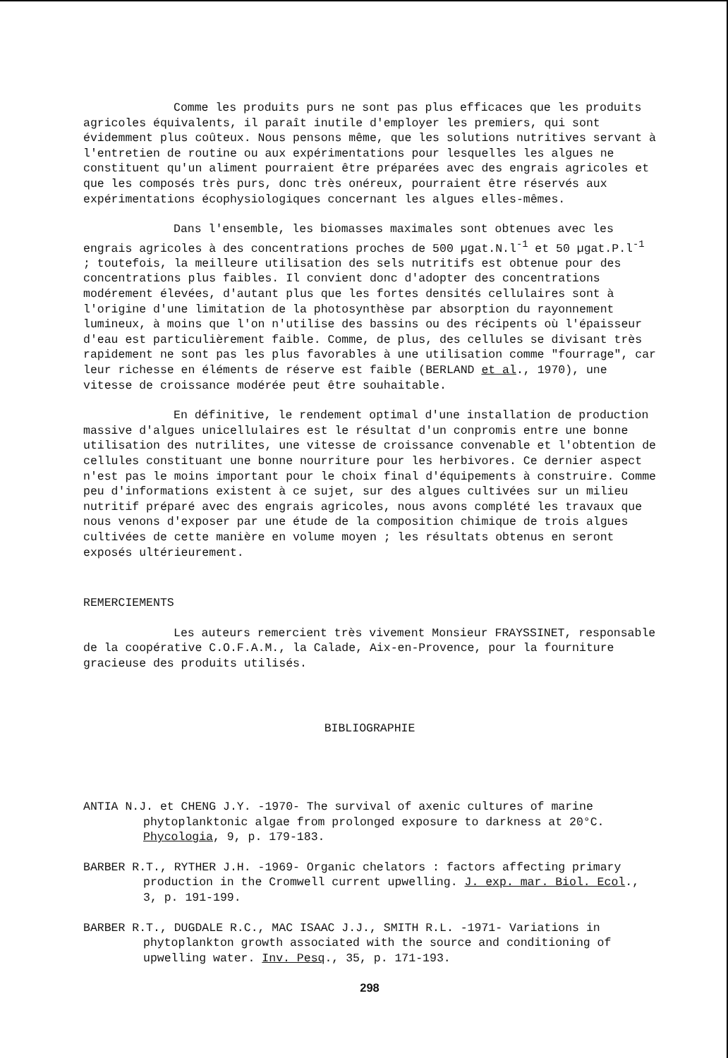Comme les produits purs ne sont pas plus efficaces que les produits agricoles équivalents, il paraît inutile d'employer les premiers, qui sont évidemment plus coûteux. Nous pensons même, que les solutions nutritives servant à l'entretien de routine ou aux expérimentations pour lesquelles les algues ne constituent qu'un aliment pourraient être préparées avec des engrais agricoles et que les composés très purs, donc très onéreux, pourraient être réservés aux expérimentations écophysiologiques concernant les algues elles-mêmes.
Dans l'ensemble, les biomasses maximales sont obtenues avec les engrais agricoles à des concentrations proches de 500 µgat.N.l<sup>-1</sup> et 50 µgat.P.l<sup>-1</sup> ; toutefois, la meilleure utilisation des sels nutritifs est obtenue pour des concentrations plus faibles. Il convient donc d'adopter des concentrations modérement élevées, d'autant plus que les fortes densités cellulaires sont à l'origine d'une limitation de la photosynthèse par absorption du rayonnement lumineux, à moins que l'on n'utilise des bassins ou des récipents où l'épaisseur d'eau est particulièrement faible. Comme, de plus, des cellules se divisant très rapidement ne sont pas les plus favorables à une utilisation comme "fourrage", car leur richesse en éléments de réserve est faible (BERLAND et al., 1970), une vitesse de croissance modérée peut être souhaitable.
En définitive, le rendement optimal d'une installation de production massive d'algues unicellulaires est le résultat d'un conpromis entre une bonne utilisation des nutrilites, une vitesse de croissance convenable et l'obtention de cellules constituant une bonne nourriture pour les herbivores. Ce dernier aspect n'est pas le moins important pour le choix final d'équipements à construire. Comme peu d'informations existent à ce sujet, sur des algues cultivées sur un milieu nutritif préparé avec des engrais agricoles, nous avons complété les travaux que nous venons d'exposer par une étude de la composition chimique de trois algues cultivées de cette manière en volume moyen ; les résultats obtenus en seront exposés ultérieurement.
REMERCIEMENTS
Les auteurs remercient très vivement Monsieur FRAYSSINET, responsable de la coopérative C.O.F.A.M., la Calade, Aix-en-Provence, pour la fourniture gracieuse des produits utilisés.
BIBLIOGRAPHIE
ANTIA N.J. et CHENG J.Y. -1970- The survival of axenic cultures of marine phytoplanktonic algae from prolonged exposure to darkness at 20°C. Phycologia, 9, p. 179-183.
BARBER R.T., RYTHER J.H. -1969- Organic chelators : factors affecting primary production in the Cromwell current upwelling. J. exp. mar. Biol. Ecol., 3, p. 191-199.
BARBER R.T., DUGDALE R.C., MAC ISAAC J.J., SMITH R.L. -1971- Variations in phytoplankton growth associated with the source and conditioning of upwelling water. Inv. Pesq., 35, p. 171-193.
298